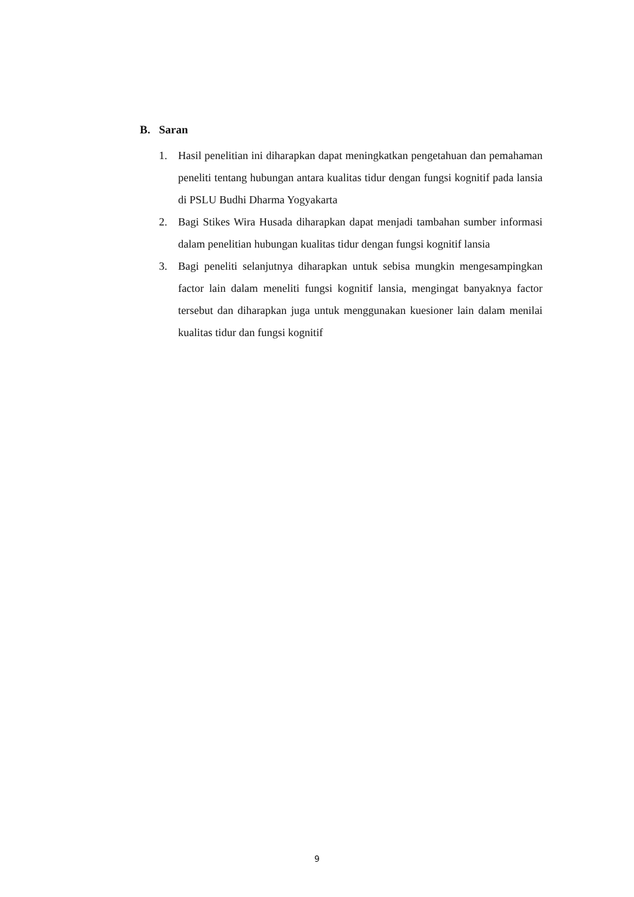B. Saran
1. Hasil penelitian ini diharapkan dapat meningkatkan pengetahuan dan pemahaman peneliti tentang hubungan antara kualitas tidur dengan fungsi kognitif pada lansia di PSLU Budhi Dharma Yogyakarta
2. Bagi Stikes Wira Husada diharapkan dapat menjadi tambahan sumber informasi dalam penelitian hubungan kualitas tidur dengan fungsi kognitif lansia
3. Bagi peneliti selanjutnya diharapkan untuk sebisa mungkin mengesampingkan factor lain dalam meneliti fungsi kognitif lansia, mengingat banyaknya factor tersebut dan diharapkan juga untuk menggunakan kuesioner lain dalam menilai kualitas tidur dan fungsi kognitif
9